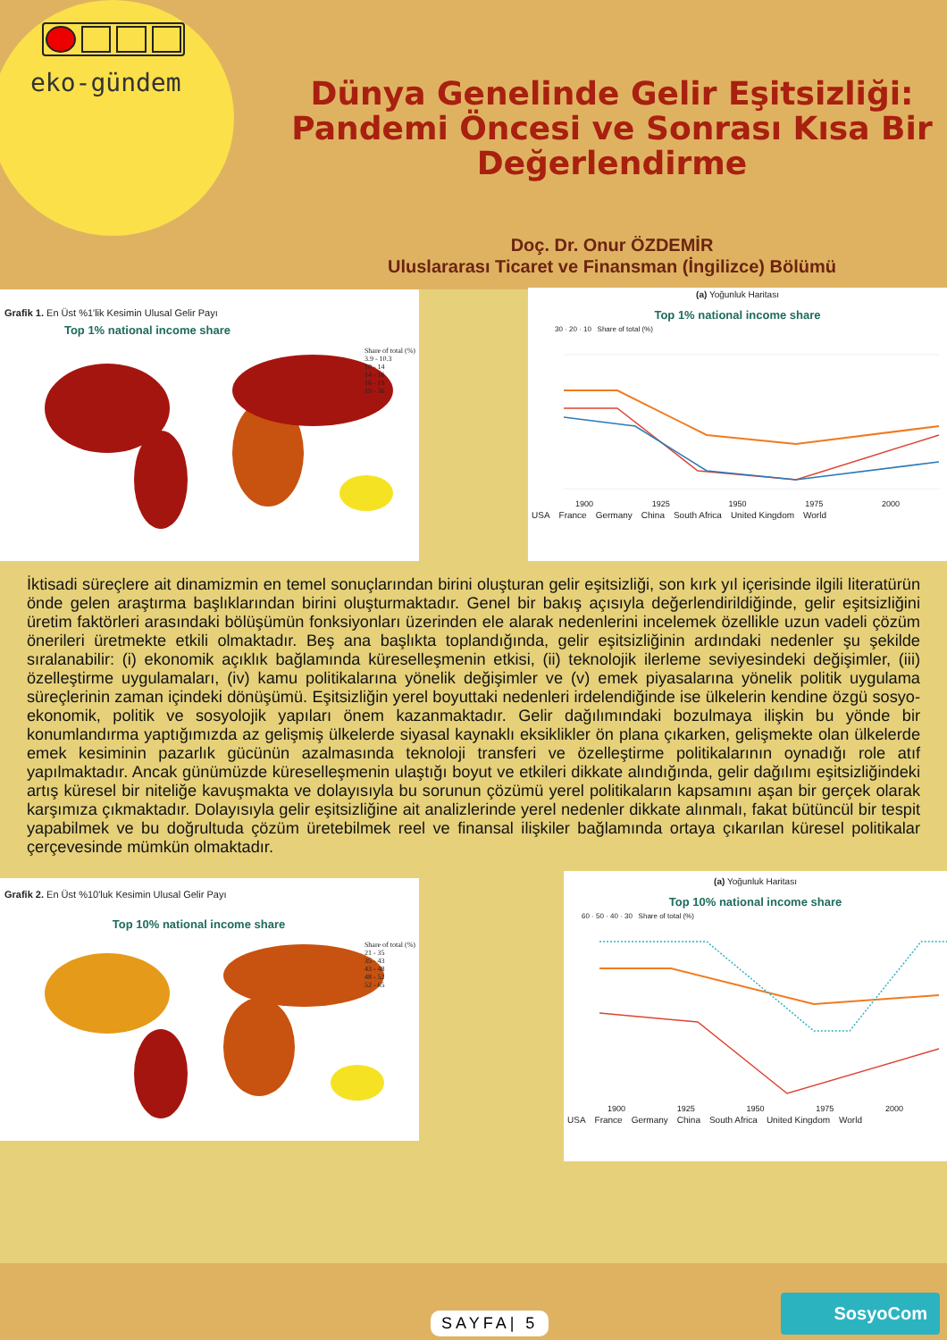eko-gündem
Dünya Genelinde Gelir Eşitsizliği:
Pandemi Öncesi ve Sonrası Kısa Bir
Değerlendirme
Doç. Dr. Onur ÖZDEMİR
Uluslararası Ticaret ve Finansman (İngilizce) Bölümü
Grafik 1. En Üst %1'lik Kesimin Ulusal Gelir Payı
Top 1% national income share
Share of total (%)
3.9 - 10.3
10 - 14
14 - 16
16 - 19
19 - 36
(a) Yoğunluk Haritası
Top 1% national income share
30 · 20 · 10 Share of total (%)
1900 1925 1950 1975 2000
USA France Germany China South Africa United Kingdom World
İktisadi süreçlere ait dinamizmin en temel sonuçlarından birini oluşturan gelir eşitsizliği, son kırk yıl içerisinde ilgili literatürün önde gelen araştırma başlıklarından birini oluşturmaktadır. Genel bir bakış açısıyla değerlendirildiğinde, gelir eşitsizliğini üretim faktörleri arasındaki bölüşümün fonksiyonları üzerinden ele alarak nedenlerini incelemek özellikle uzun vadeli çözüm önerileri üretmekte etkili olmaktadır. Beş ana başlıkta toplandığında, gelir eşitsizliğinin ardındaki nedenler şu şekilde sıralanabilir: (i) ekonomik açıklık bağlamında küreselleşmenin etkisi, (ii) teknolojik ilerleme seviyesindeki değişimler, (iii) özelleştirme uygulamaları, (iv) kamu politikalarına yönelik değişimler ve (v) emek piyasalarına yönelik politik uygulama süreçlerinin zaman içindeki dönüşümü. Eşitsizliğin yerel boyuttaki nedenleri irdelendiğinde ise ülkelerin kendine özgü sosyo-ekonomik, politik ve sosyolojik yapıları önem kazanmaktadır. Gelir dağılımındaki bozulmaya ilişkin bu yönde bir konumlandırma yaptığımızda az gelişmiş ülkelerde siyasal kaynaklı eksiklikler ön plana çıkarken, gelişmekte olan ülkelerde emek kesiminin pazarlık gücünün azalmasında teknoloji transferi ve özelleştirme politikalarının oynadığı role atıf yapılmaktadır. Ancak günümüzde küreselleşmenin ulaştığı boyut ve etkileri dikkate alındığında, gelir dağılımı eşitsizliğindeki artış küresel bir niteliğe kavuşmakta ve dolayısıyla bu sorunun çözümü yerel politikaların kapsamını aşan bir gerçek olarak karşımıza çıkmaktadır. Dolayısıyla gelir eşitsizliğine ait analizlerinde yerel nedenler dikkate alınmalı, fakat bütüncül bir tespit yapabilmek ve bu doğrultuda çözüm üretebilmek reel ve finansal ilişkiler bağlamında ortaya çıkarılan küresel politikalar çerçevesinde mümkün olmaktadır.
Grafik 2. En Üst %10'luk Kesimin Ulusal Gelir Payı
Top 10% national income share
Share of total (%)
21 - 35
35 - 43
43 - 48
48 - 52
52 - 65
(a) Yoğunluk Haritası
Top 10% national income share
60 · 50 · 40 · 30 Share of total (%)
1900 1925 1950 1975 2000
USA France Germany China South Africa United Kingdom World
SAYFA| 5 SosyoCom